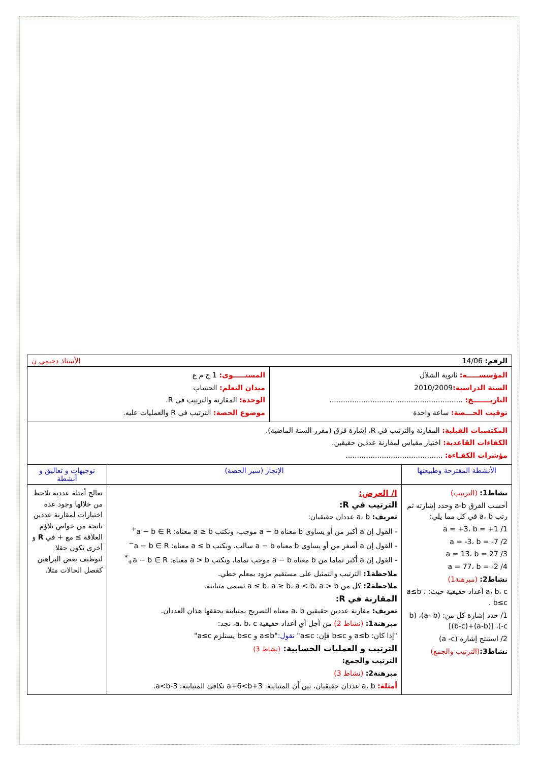| الرقم: 14/06 الأستاذ دحيمي ن | | |
| / المؤسســـــة: ثانوية الشلال السنة الدراسية: 2010/2009 التاريـــــــخ: ........................................................... توقيت الحـــصة: ساعة واحدة / المستـــــوى: 1 ج م ع ميدان التعلم: الحساب الوحدة: المقارنة والترتيب في R. موضوع الحصة: الترتيب في R والعمليات عليه. / | | |
| المكتسبات القبلية: المقارنة والترتيب في R، إشارة فرق (مقرر السنة الماضية). الكفاءات القاعدية: اختيار مقياس لمقارنة عددين حقيقين. مؤشرات الكفـاءة: ........................................... | | |
| الأنشطة المقترحة وطبيعتها | الإنجاز (سير الحصة) | توجيهات و تعاليق و أنشطة |
| نشاط1: (الترتيب) أحسب الفرق a-b وحدد إشارته ثم رتب a، b في كل مما يلي: 1/ a = +3، b = +1 2/ a = -3، b = -7 3/ a = 13، b = 27 4/ a = 77، b = -2 نشاط2: (مبرهنة1) a، b، c أعداد حقيقية حيث: a≤b ، b≤c . 1/ حدد إشارة كل من: (a- b)، (b -c)، [(a-b)+(b-c)] 2/ استنتج إشارة (a -c) نشاط3: (الترتيب والجمع) | I/ العرض: الترتيب في R: تعريف: a، b عددان حقيقيان: - القول إن a أكبر من أو يساوي b معناه a − b موجب، ونكتب a ≥ b معناه: a − b ∈ R<sup>+</sup> - القول إن a أصغر من أو يساوي b معناه a − b سالب، ونكتب a ≤ b معناه: a − b ∈ R<sup>−</sup> - القول إن a أكبر تماما من b معناه a − b موجب تماما، ونكتب a > b معناه: a − b ∈ R<sub>+</sub><sup>*</sup> ملاحظة1: الترتيب والتمثيل على مستقيم مزود بمعلم خطي. ملاحظة2: كل من a ≤ b، a ≥ b، a < b، a > b تسمى متباينة. المقارنة في R: تعريف: مقارنة عددين حقيقين a، b معناه التصريح بمتباينة يحققها هذان العددان. مبرهنة1: (نشاط 2) من أجل أي أعداد حقيقية a، b، c، نجد: "إذا كان: a≤b و b≤c فإن: a≤c" نقول: "a≤b و b≤c يستلزم a≤c" الترتيب و العمليات الحسابية: (نشاط 3) الترتيب والجمع: مبرهنة2: (نشاط 3) أمثلة: a، b عددان حقيقيان، بين أن المتباينة: a+6<b+3 تكافئ المتباينة: a<b-3. | تعالج أمثلة عددية نلاحظ من خلالها وجود عدة اختيارات لمقارنة عددين ناتجة من خواص تلاؤم العلاقة ≥ مع + في R و أخرى تكون حقلا لتوظيف بعض البراهين كفصل الحالات مثلا. |